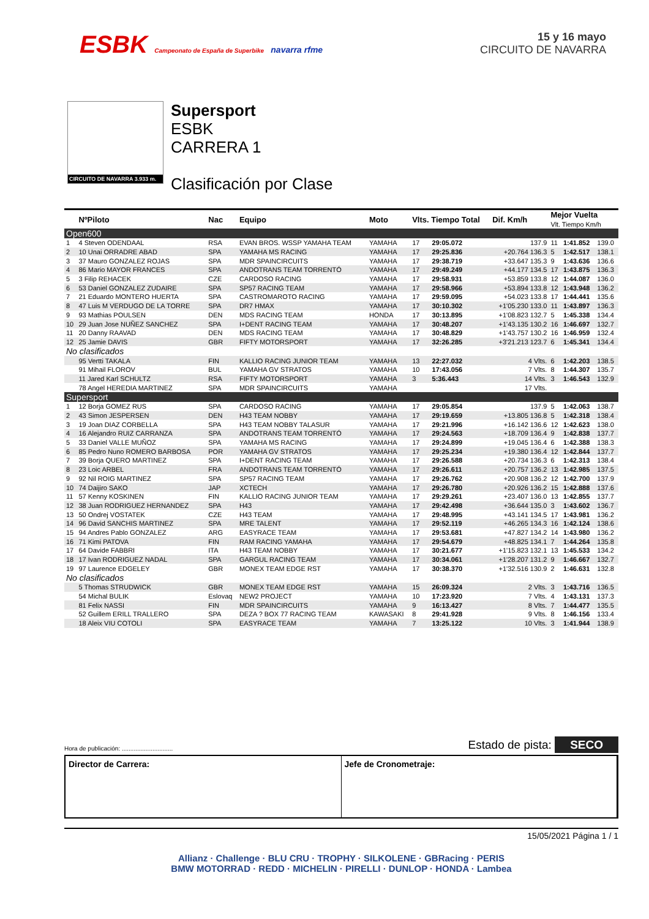ESBK Campeonato de España de Superbike navarra rfme
15 y 16 mayo
CIRCUITO DE NAVARRA
CIRCUITO DE NAVARRA 3.933 m.
Supersport
ESBK
CARRERA 1
Clasificación por Clase
| | NºPiloto | Nac | Equipo | Moto | Vlts. Tiempo Total | | Dif. Km/h | Mejor Vuelta Vlt. Tiempo Km/h | | |
| --- | --- | --- | --- | --- | --- | --- | --- | --- | --- | --- |
| Open600 | | | | | | | | | | |
| 1 | 4 Steven ODENDAAL | RSA | EVAN BROS. WSSP YAMAHA TEAM | YAMAHA | 17 | 29:05.072 | 137.9 | 11 | 1:41.852 | 139.0 |
| 2 | 10 Unai ORRADRE ABAD | SPA | YAMAHA MS RACING | YAMAHA | 17 | 29:25.836 | +20.764 136.3 | 5 | 1:42.517 | 138.1 |
| 3 | 37 Mauro GONZALEZ ROJAS | SPA | MDR SPAINCIRCUITS | YAMAHA | 17 | 29:38.719 | +33.647 135.3 | 9 | 1:43.636 | 136.6 |
| 4 | 86 Mario MAYOR FRANCES | SPA | ANDOTRANS TEAM TORRENTÓ | YAMAHA | 17 | 29:49.249 | +44.177 134.5 | 17 | 1:43.875 | 136.3 |
| 5 | 3 Filip REHACEK | CZE | CARDOSO RACING | YAMAHA | 17 | 29:58.931 | +53.859 133.8 | 12 | 1:44.087 | 136.0 |
| 6 | 53 Daniel GONZALEZ ZUDAIRE | SPA | SP57 RACING TEAM | YAMAHA | 17 | 29:58.966 | +53.894 133.8 | 12 | 1:43.948 | 136.2 |
| 7 | 21 Eduardo MONTERO HUERTA | SPA | CASTROMAROTO RACING | YAMAHA | 17 | 29:59.095 | +54.023 133.8 | 17 | 1:44.441 | 135.6 |
| 8 | 47 Luis M VERDUGO DE LA TORRE | SPA | DR7 HMAX | YAMAHA | 17 | 30:10.302 | +1'05.230 133.0 | 11 | 1:43.897 | 136.3 |
| 9 | 93 Mathias POULSEN | DEN | MDS RACING TEAM | HONDA | 17 | 30:13.895 | +1'08.823 132.7 | 5 | 1:45.338 | 134.4 |
| 10 | 29 Juan Jose NUÑEZ SANCHEZ | SPA | I+DENT RACING TEAM | YAMAHA | 17 | 30:48.207 | +1'43.135 130.2 | 16 | 1:46.697 | 132.7 |
| 11 | 20 Danny RAAVAD | DEN | MDS RACING TEAM | YAMAHA | 17 | 30:48.829 | +1'43.757 130.2 | 16 | 1:46.959 | 132.4 |
| 12 | 25 Jamie DAVIS | GBR | FIFTY MOTORSPORT | YAMAHA | 17 | 32:26.285 | +3'21.213 123.7 | 6 | 1:45.341 | 134.4 |
| No clasificados | | | | | | | | | | |
| | 95 Vertti TAKALA | FIN | KALLIO RACING JUNIOR TEAM | YAMAHA | 13 | 22:27.032 | 4 Vlts. | 6 | 1:42.203 | 138.5 |
| | 91 Mihail FLOROV | BUL | YAMAHA GV STRATOS | YAMAHA | 10 | 17:43.056 | 7 Vlts. | 8 | 1:44.307 | 135.7 |
| | 11 Jared Karl SCHULTZ | RSA | FIFTY MOTORSPORT | YAMAHA | 3 | 5:36.443 | 14 Vlts. | 3 | 1:46.543 | 132.9 |
| | 78 Angel HEREDIA MARTINEZ | SPA | MDR SPAINCIRCUITS | YAMAHA | | | 17 Vlts. | | | |
| Supersport | | | | | | | | | | |
| 1 | 12 Borja GOMEZ RUS | SPA | CARDOSO RACING | YAMAHA | 17 | 29:05.854 | 137.9 | 5 | 1:42.063 | 138.7 |
| 2 | 43 Simon JESPERSEN | DEN | H43 TEAM NOBBY | YAMAHA | 17 | 29:19.659 | +13.805 136.8 | 5 | 1:42.318 | 138.4 |
| 3 | 19 Joan DIAZ CORBELLA | SPA | H43 TEAM NOBBY TALASUR | YAMAHA | 17 | 29:21.996 | +16.142 136.6 | 12 | 1:42.623 | 138.0 |
| 4 | 16 Alejandro RUIZ CARRANZA | SPA | ANDOTRANS TEAM TORRENTÓ | YAMAHA | 17 | 29:24.563 | +18.709 136.4 | 9 | 1:42.838 | 137.7 |
| 5 | 33 Daniel VALLE MUÑOZ | SPA | YAMAHA MS RACING | YAMAHA | 17 | 29:24.899 | +19.045 136.4 | 6 | 1:42.388 | 138.3 |
| 6 | 85 Pedro Nuno ROMERO BARBOSA | POR | YAMAHA GV STRATOS | YAMAHA | 17 | 29:25.234 | +19.380 136.4 | 12 | 1:42.844 | 137.7 |
| 7 | 39 Borja QUERO MARTINEZ | SPA | I+DENT RACING TEAM | YAMAHA | 17 | 29:26.588 | +20.734 136.3 | 6 | 1:42.313 | 138.4 |
| 8 | 23 Loic ARBEL | FRA | ANDOTRANS TEAM TORRENTÓ | YAMAHA | 17 | 29:26.611 | +20.757 136.2 | 13 | 1:42.985 | 137.5 |
| 9 | 92 Nil ROIG MARTINEZ | SPA | SP57 RACING TEAM | YAMAHA | 17 | 29:26.762 | +20.908 136.2 | 12 | 1:42.700 | 137.9 |
| 10 | 74 Daijiro SAKO | JAP | XCTECH | YAMAHA | 17 | 29:26.780 | +20.926 136.2 | 15 | 1:42.888 | 137.6 |
| 11 | 57 Kenny KOSKINEN | FIN | KALLIO RACING JUNIOR TEAM | YAMAHA | 17 | 29:29.261 | +23.407 136.0 | 13 | 1:42.855 | 137.7 |
| 12 | 38 Juan RODRIGUEZ HERNANDEZ | SPA | H43 | YAMAHA | 17 | 29:42.498 | +36.644 135.0 | 3 | 1:43.602 | 136.7 |
| 13 | 50 Ondrej VOSTATEK | CZE | H43 TEAM | YAMAHA | 17 | 29:48.995 | +43.141 134.5 | 17 | 1:43.981 | 136.2 |
| 14 | 96 David SANCHIS MARTINEZ | SPA | MRE TALENT | YAMAHA | 17 | 29:52.119 | +46.265 134.3 | 16 | 1:42.124 | 138.6 |
| 15 | 94 Andres Pablo GONZALEZ | ARG | EASYRACE TEAM | YAMAHA | 17 | 29:53.681 | +47.827 134.2 | 14 | 1:43.980 | 136.2 |
| 16 | 71 Kimi PATOVA | FIN | RAM RACING YAMAHA | YAMAHA | 17 | 29:54.679 | +48.825 134.1 | 7 | 1:44.264 | 135.8 |
| 17 | 64 Davide FABBRI | ITA | H43 TEAM NOBBY | YAMAHA | 17 | 30:21.677 | +1'15.823 132.1 | 13 | 1:45.533 | 134.2 |
| 18 | 17 Ivan RODRIGUEZ NADAL | SPA | GARGUL RACING TEAM | YAMAHA | 17 | 30:34.061 | +1'28.207 131.2 | 9 | 1:46.667 | 132.7 |
| 19 | 97 Laurence EDGELEY | GBR | MONEX TEAM EDGE RST | YAMAHA | 17 | 30:38.370 | +1'32.516 130.9 | 2 | 1:46.631 | 132.8 |
| No clasificados | | | | | | | | | | |
| | 5 Thomas STRUDWICK | GBR | MONEX TEAM EDGE RST | YAMAHA | 15 | 26:09.324 | 2 Vlts. | 3 | 1:43.716 | 136.5 |
| | 54 Michal BULIK | Eslovaq | NEW2 PROJECT | YAMAHA | 10 | 17:23.920 | 7 Vlts. | 4 | 1:43.131 | 137.3 |
| | 81 Felix NASSI | FIN | MDR SPAINCIRCUITS | YAMAHA | 9 | 16:13.427 | 8 Vlts. | 7 | 1:44.477 | 135.5 |
| | 52 Guillem ERILL TRALLERO | SPA | DEZA ? BOX 77 RACING TEAM | KAWASAKI | 8 | 29:41.928 | 9 Vlts. | 8 | 1:46.156 | 133.4 |
| | 18 Aleix VIU COTOLI | SPA | EASYRACE TEAM | YAMAHA | 7 | 13:25.122 | 10 Vlts. | 3 | 1:41.944 | 138.9 |
Hora de publicación: .............................. Estado de pista: SECO
Director de Carrera: Jefe de Cronometraje:
15/05/2021 Página 1 / 1
Allianz · Challenge · BLU CRU · TROPHY · SILKOLENE · GBRacing · PERIS
BMW MOTORRAD · REDD · MICHELIN · PIRELLI · DUNLOP · HONDA · Lambea